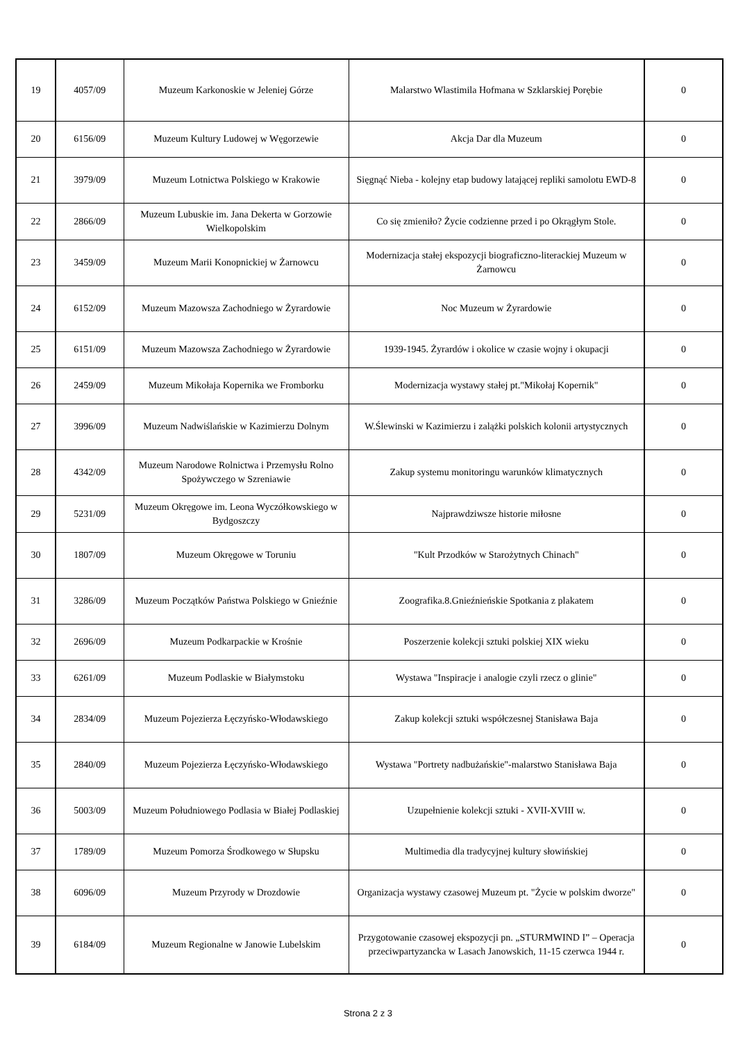| 19 | 4057/09 | Muzeum Karkonoskie w Jeleniej Górze | Malarstwo Wlastimila Hofmana w Szklarskiej Porębie | 0 |
| 20 | 6156/09 | Muzeum Kultury Ludowej w Węgorzewie | Akcja Dar dla Muzeum | 0 |
| 21 | 3979/09 | Muzeum Lotnictwa Polskiego w Krakowie | Sięgnąć Nieba - kolejny etap budowy latającej repliki samolotu EWD-8 | 0 |
| 22 | 2866/09 | Muzeum Lubuskie im. Jana Dekerta w Gorzowie Wielkopolskim | Co się zmieniło? Życie codzienne przed i po Okrągłym Stole. | 0 |
| 23 | 3459/09 | Muzeum Marii Konopnickiej w Żarnowcu | Modernizacja stałej ekspozycji biograficzno-literackiej Muzeum w Żarnowcu | 0 |
| 24 | 6152/09 | Muzeum Mazowsza Zachodniego w Żyrardowie | Noc Muzeum w Żyrardowie | 0 |
| 25 | 6151/09 | Muzeum Mazowsza Zachodniego w Żyrardowie | 1939-1945. Żyrardów i okolice w czasie wojny i okupacji | 0 |
| 26 | 2459/09 | Muzeum Mikołaja Kopernika we Fromborku | Modernizacja wystawy stałej pt."Mikołaj Kopernik" | 0 |
| 27 | 3996/09 | Muzeum Nadwiślańskie w Kazimierzu Dolnym | W.Ślewinski w Kazimierzu i zalążki polskich kolonii artystycznych | 0 |
| 28 | 4342/09 | Muzeum Narodowe Rolnictwa i Przemysłu Rolno Spożywczego w Szreniawie | Zakup systemu monitoringu warunków klimatycznych | 0 |
| 29 | 5231/09 | Muzeum Okręgowe im. Leona Wyczółkowskiego w Bydgoszczy | Najprawdziwsze historie miłosne | 0 |
| 30 | 1807/09 | Muzeum Okręgowe w Toruniu | "Kult Przodków w Starożytnych Chinach" | 0 |
| 31 | 3286/09 | Muzeum Początków Państwa Polskiego w Gnieźnie | Zoografika.8.Gnieźnieńskie Spotkania z plakatem | 0 |
| 32 | 2696/09 | Muzeum Podkarpackie w Krośnie | Poszerzenie kolekcji sztuki polskiej XIX wieku | 0 |
| 33 | 6261/09 | Muzeum Podlaskie w Białymstoku | Wystawa "Inspiracje i analogie czyli rzecz o glinie" | 0 |
| 34 | 2834/09 | Muzeum Pojezierza Łęczyńsko-Włodawskiego | Zakup kolekcji sztuki współczesnej Stanisława Baja | 0 |
| 35 | 2840/09 | Muzeum Pojezierza Łęczyńsko-Włodawskiego | Wystawa "Portrety nadbużańskie"-malarstwo Stanisława Baja | 0 |
| 36 | 5003/09 | Muzeum Południowego Podlasia w Białej Podlaskiej | Uzupełnienie kolekcji sztuki - XVII-XVIII w. | 0 |
| 37 | 1789/09 | Muzeum Pomorza Środkowego w Słupsku | Multimedia dla tradycyjnej kultury słowińskiej | 0 |
| 38 | 6096/09 | Muzeum Przyrody w Drozdowie | Organizacja wystawy czasowej Muzeum pt. "Życie w polskim dworze" | 0 |
| 39 | 6184/09 | Muzeum Regionalne w Janowie Lubelskim | Przygotowanie czasowej ekspozycji pn. „STURMWIND I” – Operacja przeciwpartyzancka w Lasach Janowskich, 11-15 czerwca 1944 r. | 0 |
Strona 2 z 3